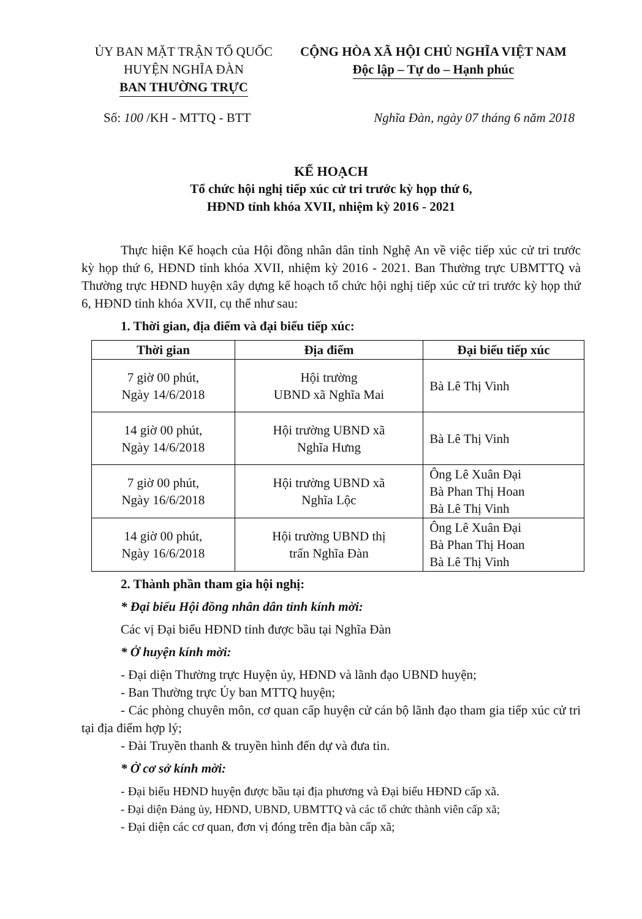ỦY BAN MẶT TRẬN TỔ QUỐC
HUYỆN NGHĨA ĐÀN
BAN THƯỜNG TRỰC
CỘNG HÒA XÃ HỘI CHỦ NGHĨA VIỆT NAM
Độc lập – Tự do – Hạnh phúc
Số: 100 /KH - MTTQ - BTT Nghĩa Đàn, ngày 07 tháng 6 năm 2018
KẾ HOẠCH
Tổ chức hội nghị tiếp xúc cử tri trước kỳ họp thứ 6,
HĐND tỉnh khóa XVII, nhiệm kỳ 2016 - 2021
Thực hiện Kế hoạch của Hội đồng nhân dân tỉnh Nghệ An về việc tiếp xúc cử tri trước kỳ họp thứ 6, HĐND tỉnh khóa XVII, nhiệm kỳ 2016 - 2021. Ban Thường trực UBMTTQ và Thường trực HĐND huyện xây dựng kế hoạch tổ chức hội nghị tiếp xúc cử tri trước kỳ họp thứ 6, HĐND tỉnh khóa XVII, cụ thể như sau:
1. Thời gian, địa điểm và đại biểu tiếp xúc:
| Thời gian | Địa điểm | Đại biểu tiếp xúc |
| --- | --- | --- |
| 7 giờ 00 phút, Ngày 14/6/2018 | Hội trường UBND xã Nghĩa Mai | Bà Lê Thị Vinh |
| 14 giờ 00 phút, Ngày 14/6/2018 | Hội trường UBND xã Nghĩa Hưng | Bà Lê Thị Vinh |
| 7 giờ 00 phút, Ngày 16/6/2018 | Hội trường UBND xã Nghĩa Lộc | Ông Lê Xuân Đại Bà Phan Thị Hoan Bà Lê Thị Vinh |
| 14 giờ 00 phút, Ngày 16/6/2018 | Hội trường UBND thị trấn Nghĩa Đàn | Ông Lê Xuân Đại Bà Phan Thị Hoan Bà Lê Thị Vinh |
2. Thành phần tham gia hội nghị:
* Đại biểu Hội đồng nhân dân tỉnh kính mời:
Các vị Đại biểu HĐND tỉnh được bầu tại Nghĩa Đàn
* Ở huyện kính mời:
- Đại diện Thường trực Huyện ủy, HĐND và lãnh đạo UBND huyện;
- Ban Thường trực Ủy ban MTTQ huyện;
- Các phòng chuyên môn, cơ quan cấp huyện cử cán bộ lãnh đạo tham gia tiếp xúc cử tri tại địa điểm hợp lý;
- Đài Truyền thanh & truyền hình đến dự và đưa tin.
* Ở cơ sở kính mời:
- Đại biểu HĐND huyện được bầu tại địa phương và Đại biểu HĐND cấp xã.
- Đại diện Đảng ủy, HĐND, UBND, UBMTTQ và các tổ chức thành viên cấp xã;
- Đại diện các cơ quan, đơn vị đóng trên địa bàn cấp xã;